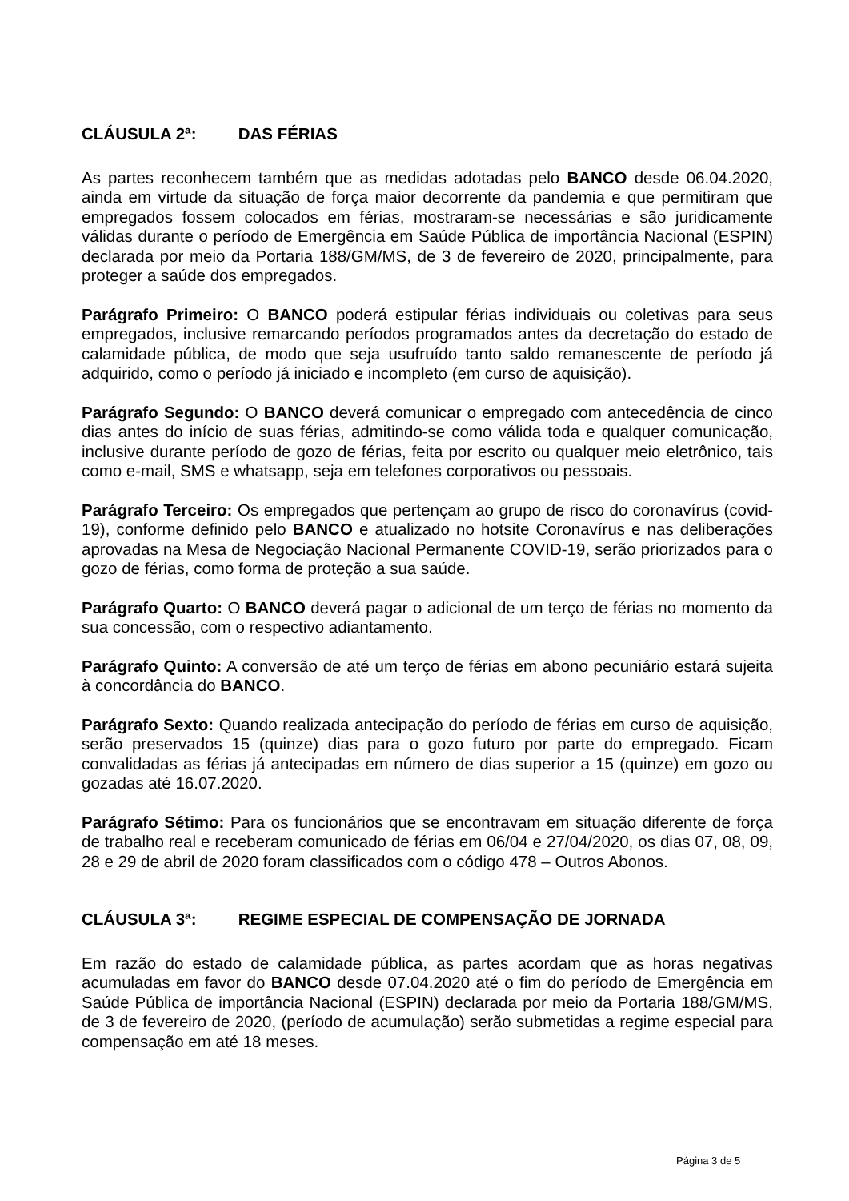CLÁUSULA 2ª: DAS FÉRIAS
As partes reconhecem também que as medidas adotadas pelo BANCO desde 06.04.2020, ainda em virtude da situação de força maior decorrente da pandemia e que permitiram que empregados fossem colocados em férias, mostraram-se necessárias e são juridicamente válidas durante o período de Emergência em Saúde Pública de importância Nacional (ESPIN) declarada por meio da Portaria 188/GM/MS, de 3 de fevereiro de 2020, principalmente, para proteger a saúde dos empregados.
Parágrafo Primeiro: O BANCO poderá estipular férias individuais ou coletivas para seus empregados, inclusive remarcando períodos programados antes da decretação do estado de calamidade pública, de modo que seja usufruído tanto saldo remanescente de período já adquirido, como o período já iniciado e incompleto (em curso de aquisição).
Parágrafo Segundo: O BANCO deverá comunicar o empregado com antecedência de cinco dias antes do início de suas férias, admitindo-se como válida toda e qualquer comunicação, inclusive durante período de gozo de férias, feita por escrito ou qualquer meio eletrônico, tais como e-mail, SMS e whatsapp, seja em telefones corporativos ou pessoais.
Parágrafo Terceiro: Os empregados que pertençam ao grupo de risco do coronavírus (covid-19), conforme definido pelo BANCO e atualizado no hotsite Coronavírus e nas deliberações aprovadas na Mesa de Negociação Nacional Permanente COVID-19, serão priorizados para o gozo de férias, como forma de proteção a sua saúde.
Parágrafo Quarto: O BANCO deverá pagar o adicional de um terço de férias no momento da sua concessão, com o respectivo adiantamento.
Parágrafo Quinto: A conversão de até um terço de férias em abono pecuniário estará sujeita à concordância do BANCO.
Parágrafo Sexto: Quando realizada antecipação do período de férias em curso de aquisição, serão preservados 15 (quinze) dias para o gozo futuro por parte do empregado. Ficam convalidadas as férias já antecipadas em número de dias superior a 15 (quinze) em gozo ou gozadas até 16.07.2020.
Parágrafo Sétimo: Para os funcionários que se encontravam em situação diferente de força de trabalho real e receberam comunicado de férias em 06/04 e 27/04/2020, os dias 07, 08, 09, 28 e 29 de abril de 2020 foram classificados com o código 478 – Outros Abonos.
CLÁUSULA 3ª: REGIME ESPECIAL DE COMPENSAÇÃO DE JORNADA
Em razão do estado de calamidade pública, as partes acordam que as horas negativas acumuladas em favor do BANCO desde 07.04.2020 até o fim do período de Emergência em Saúde Pública de importância Nacional (ESPIN) declarada por meio da Portaria 188/GM/MS, de 3 de fevereiro de 2020, (período de acumulação) serão submetidas a regime especial para compensação em até 18 meses.
Página 3 de 5